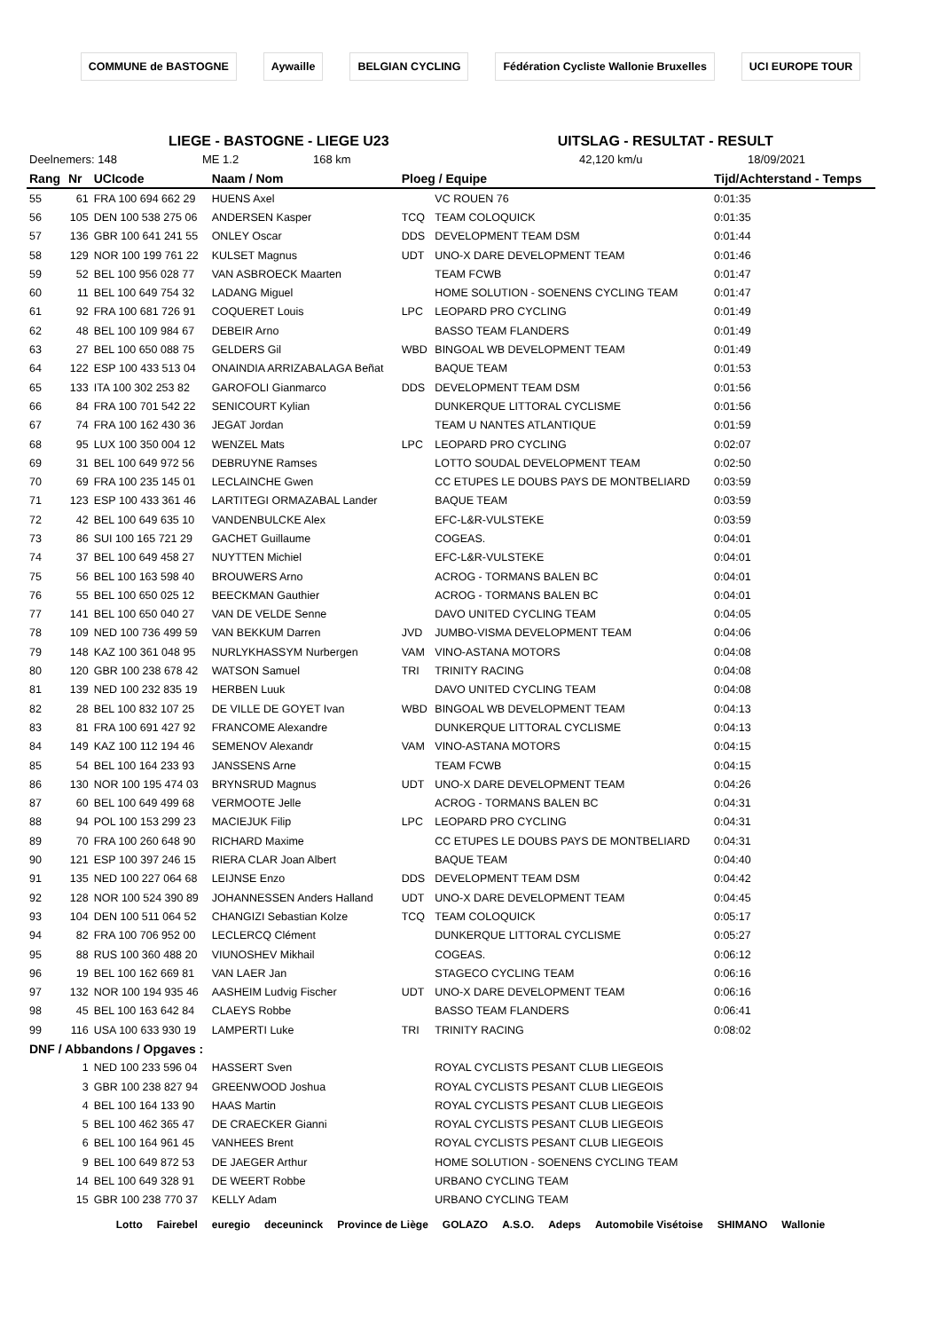COMMUNE de BASTOGNE Aywaille BELGIAN CYCLING Fédération Cycliste Wallonie Bruxelles UCI EUROPE TOUR
LIEGE - BASTOGNE - LIEGE U23 UITSLAG - RESULTAT - RESULT
Deelnemers: 148 ME 1.2 168 km 42,120 km/u 18/09/2021
| Rang | Nr | UCIcode | Naam / Nom | Ploeg / Equipe | | Tijd/Achterstand - Temps |
| --- | --- | --- | --- | --- | --- | --- |
| 55 | 61 | FRA 100 694 662 29 | HUENS Axel | | VC ROUEN 76 | 0:01:35 |
| 56 | 105 | DEN 100 538 275 06 | ANDERSEN Kasper | TCQ | TEAM COLOQUICK | 0:01:35 |
| 57 | 136 | GBR 100 641 241 55 | ONLEY Oscar | DDS | DEVELOPMENT TEAM DSM | 0:01:44 |
| 58 | 129 | NOR 100 199 761 22 | KULSET Magnus | UDT | UNO-X DARE DEVELOPMENT TEAM | 0:01:46 |
| 59 | 52 | BEL 100 956 028 77 | VAN ASBROECK Maarten | | TEAM FCWB | 0:01:47 |
| 60 | 11 | BEL 100 649 754 32 | LADANG Miguel | | HOME SOLUTION - SOENENS CYCLING TEAM | 0:01:47 |
| 61 | 92 | FRA 100 681 726 91 | COQUERET Louis | LPC | LEOPARD PRO CYCLING | 0:01:49 |
| 62 | 48 | BEL 100 109 984 67 | DEBEIR Arno | | BASSO TEAM FLANDERS | 0:01:49 |
| 63 | 27 | BEL 100 650 088 75 | GELDERS Gil | WBD | BINGOAL WB DEVELOPMENT TEAM | 0:01:49 |
| 64 | 122 | ESP 100 433 513 04 | ONAINDIA ARRIZABALAGA Beñat | | BAQUE TEAM | 0:01:53 |
| 65 | 133 | ITA 100 302 253 82 | GAROFOLI Gianmarco | DDS | DEVELOPMENT TEAM DSM | 0:01:56 |
| 66 | 84 | FRA 100 701 542 22 | SENICOURT Kylian | | DUNKERQUE LITTORAL CYCLISME | 0:01:56 |
| 67 | 74 | FRA 100 162 430 36 | JEGAT Jordan | | TEAM U NANTES ATLANTIQUE | 0:01:59 |
| 68 | 95 | LUX 100 350 004 12 | WENZEL Mats | LPC | LEOPARD PRO CYCLING | 0:02:07 |
| 69 | 31 | BEL 100 649 972 56 | DEBRUYNE Ramses | | LOTTO SOUDAL DEVELOPMENT TEAM | 0:02:50 |
| 70 | 69 | FRA 100 235 145 01 | LECLAINCHE Gwen | | CC ETUPES LE DOUBS PAYS DE MONTBELIARD | 0:03:59 |
| 71 | 123 | ESP 100 433 361 46 | LARTITEGI ORMAZABAL Lander | | BAQUE TEAM | 0:03:59 |
| 72 | 42 | BEL 100 649 635 10 | VANDENBULCKE Alex | | EFC-L&R-VULSTEKE | 0:03:59 |
| 73 | 86 | SUI 100 165 721 29 | GACHET Guillaume | | COGEAS. | 0:04:01 |
| 74 | 37 | BEL 100 649 458 27 | NUYTTEN Michiel | | EFC-L&R-VULSTEKE | 0:04:01 |
| 75 | 56 | BEL 100 163 598 40 | BROUWERS Arno | | ACROG - TORMANS BALEN BC | 0:04:01 |
| 76 | 55 | BEL 100 650 025 12 | BEECKMAN Gauthier | | ACROG - TORMANS BALEN BC | 0:04:01 |
| 77 | 141 | BEL 100 650 040 27 | VAN DE VELDE Senne | | DAVO UNITED CYCLING TEAM | 0:04:05 |
| 78 | 109 | NED 100 736 499 59 | VAN BEKKUM Darren | JVD | JUMBO-VISMA DEVELOPMENT TEAM | 0:04:06 |
| 79 | 148 | KAZ 100 361 048 95 | NURLYKHASSYM Nurbergen | VAM | VINO-ASTANA MOTORS | 0:04:08 |
| 80 | 120 | GBR 100 238 678 42 | WATSON Samuel | TRI | TRINITY RACING | 0:04:08 |
| 81 | 139 | NED 100 232 835 19 | HERBEN Luuk | | DAVO UNITED CYCLING TEAM | 0:04:08 |
| 82 | 28 | BEL 100 832 107 25 | DE VILLE DE GOYET Ivan | WBD | BINGOAL WB DEVELOPMENT TEAM | 0:04:13 |
| 83 | 81 | FRA 100 691 427 92 | FRANCOME Alexandre | | DUNKERQUE LITTORAL CYCLISME | 0:04:13 |
| 84 | 149 | KAZ 100 112 194 46 | SEMENOV Alexandr | VAM | VINO-ASTANA MOTORS | 0:04:15 |
| 85 | 54 | BEL 100 164 233 93 | JANSSENS Arne | | TEAM FCWB | 0:04:15 |
| 86 | 130 | NOR 100 195 474 03 | BRYNSRUD Magnus | UDT | UNO-X DARE DEVELOPMENT TEAM | 0:04:26 |
| 87 | 60 | BEL 100 649 499 68 | VERMOOTE Jelle | | ACROG - TORMANS BALEN BC | 0:04:31 |
| 88 | 94 | POL 100 153 299 23 | MACIEJUK Filip | LPC | LEOPARD PRO CYCLING | 0:04:31 |
| 89 | 70 | FRA 100 260 648 90 | RICHARD Maxime | | CC ETUPES LE DOUBS PAYS DE MONTBELIARD | 0:04:31 |
| 90 | 121 | ESP 100 397 246 15 | RIERA CLAR Joan Albert | | BAQUE TEAM | 0:04:40 |
| 91 | 135 | NED 100 227 064 68 | LEIJNSE Enzo | DDS | DEVELOPMENT TEAM DSM | 0:04:42 |
| 92 | 128 | NOR 100 524 390 89 | JOHANNESSEN Anders Halland | UDT | UNO-X DARE DEVELOPMENT TEAM | 0:04:45 |
| 93 | 104 | DEN 100 511 064 52 | CHANGIZI Sebastian Kolze | TCQ | TEAM COLOQUICK | 0:05:17 |
| 94 | 82 | FRA 100 706 952 00 | LECLERCQ Clément | | DUNKERQUE LITTORAL CYCLISME | 0:05:27 |
| 95 | 88 | RUS 100 360 488 20 | VIUNOSHEV Mikhail | | COGEAS. | 0:06:12 |
| 96 | 19 | BEL 100 162 669 81 | VAN LAER Jan | | STAGECO CYCLING TEAM | 0:06:16 |
| 97 | 132 | NOR 100 194 935 46 | AASHEIM Ludvig Fischer | UDT | UNO-X DARE DEVELOPMENT TEAM | 0:06:16 |
| 98 | 45 | BEL 100 163 642 84 | CLAEYS Robbe | | BASSO TEAM FLANDERS | 0:06:41 |
| 99 | 116 | USA 100 633 930 19 | LAMPERTI Luke | TRI | TRINITY RACING | 0:08:02 |
| DNF / Abbandons / Opgaves : | | | | | | |
| | 1 | NED 100 233 596 04 | HASSERT Sven | | ROYAL CYCLISTS PESANT CLUB LIEGEOIS | |
| | 3 | GBR 100 238 827 94 | GREENWOOD Joshua | | ROYAL CYCLISTS PESANT CLUB LIEGEOIS | |
| | 4 | BEL 100 164 133 90 | HAAS Martin | | ROYAL CYCLISTS PESANT CLUB LIEGEOIS | |
| | 5 | BEL 100 462 365 47 | DE CRAECKER Gianni | | ROYAL CYCLISTS PESANT CLUB LIEGEOIS | |
| | 6 | BEL 100 164 961 45 | VANHEES Brent | | ROYAL CYCLISTS PESANT CLUB LIEGEOIS | |
| | 9 | BEL 100 649 872 53 | DE JAEGER Arthur | | HOME SOLUTION - SOENENS CYCLING TEAM | |
| | 14 | BEL 100 649 328 91 | DE WEERT Robbe | | URBANO CYCLING TEAM | |
| | 15 | GBR 100 238 770 37 | KELLY Adam | | URBANO CYCLING TEAM | |
Lotto Fairebel euregio deceuninck Province de Liège GOLAZO A.S.O. Adeps Automobile Visétoise SHIMANO Wallonie